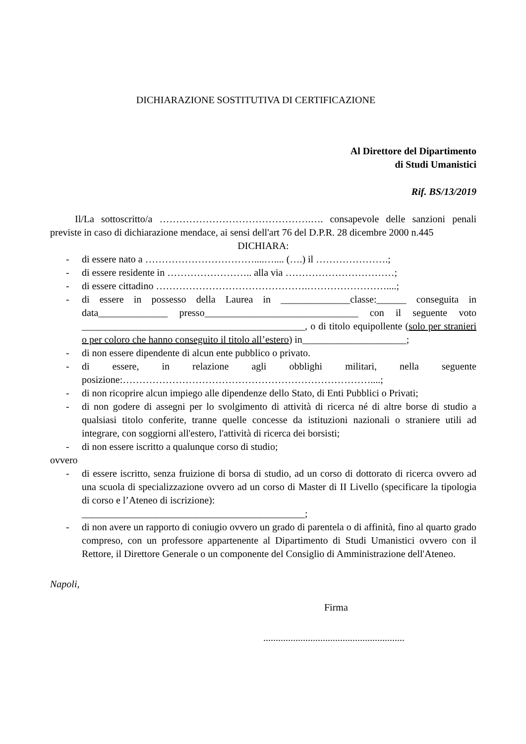DICHIARAZIONE SOSTITUTIVA DI CERTIFICAZIONE
Al Direttore del Dipartimento
di Studi Umanistici
Rif. BS/13/2019
Il/La sottoscritto/a ……………………………………….…. consapevole delle sanzioni penali previste in caso di dichiarazione mendace, ai sensi dell'art 76 del D.P.R. 28 dicembre 2000 n.445
DICHIARA:
- di essere nato a ……………………………....….... (….) il ………………….;
- di essere residente in …………………….. alla via ……………………………;
- di essere cittadino ……………………………………….……………………....;
- di essere in possesso della Laurea in ______________classe:______ conseguita in data______________ presso_______________________________ con il seguente voto _____________________________________________, o di titolo equipollente (solo per stranieri o per coloro che hanno conseguito il titolo all’estero) in_____________________;
- di non essere dipendente di alcun ente pubblico o privato.
- di essere, in relazione agli obblighi militari, nella seguente posizione:…………………………………………………………………....;
- di non ricoprire alcun impiego alle dipendenze dello Stato, di Enti Pubblici o Privati;
- di non godere di assegni per lo svolgimento di attività di ricerca né di altre borse di studio a qualsiasi titolo conferite, tranne quelle concesse da istituzioni nazionali o straniere utili ad integrare, con soggiorni all'estero, l'attività di ricerca dei borsisti;
- di non essere iscritto a qualunque corso di studio;
ovvero
- di essere iscritto, senza fruizione di borsa di studio, ad un corso di dottorato di ricerca ovvero ad una scuola di specializzazione ovvero ad un corso di Master di II Livello (specificare la tipologia di corso e l’Ateneo di iscrizione):
_____________________________________________;
- di non avere un rapporto di coniugio ovvero un grado di parentela o di affinità, fino al quarto grado compreso, con un professore appartenente al Dipartimento di Studi Umanistici ovvero con il Rettore, il Direttore Generale o un componente del Consiglio di Amministrazione dell'Ateneo.
Napoli,
Firma
.........................................................